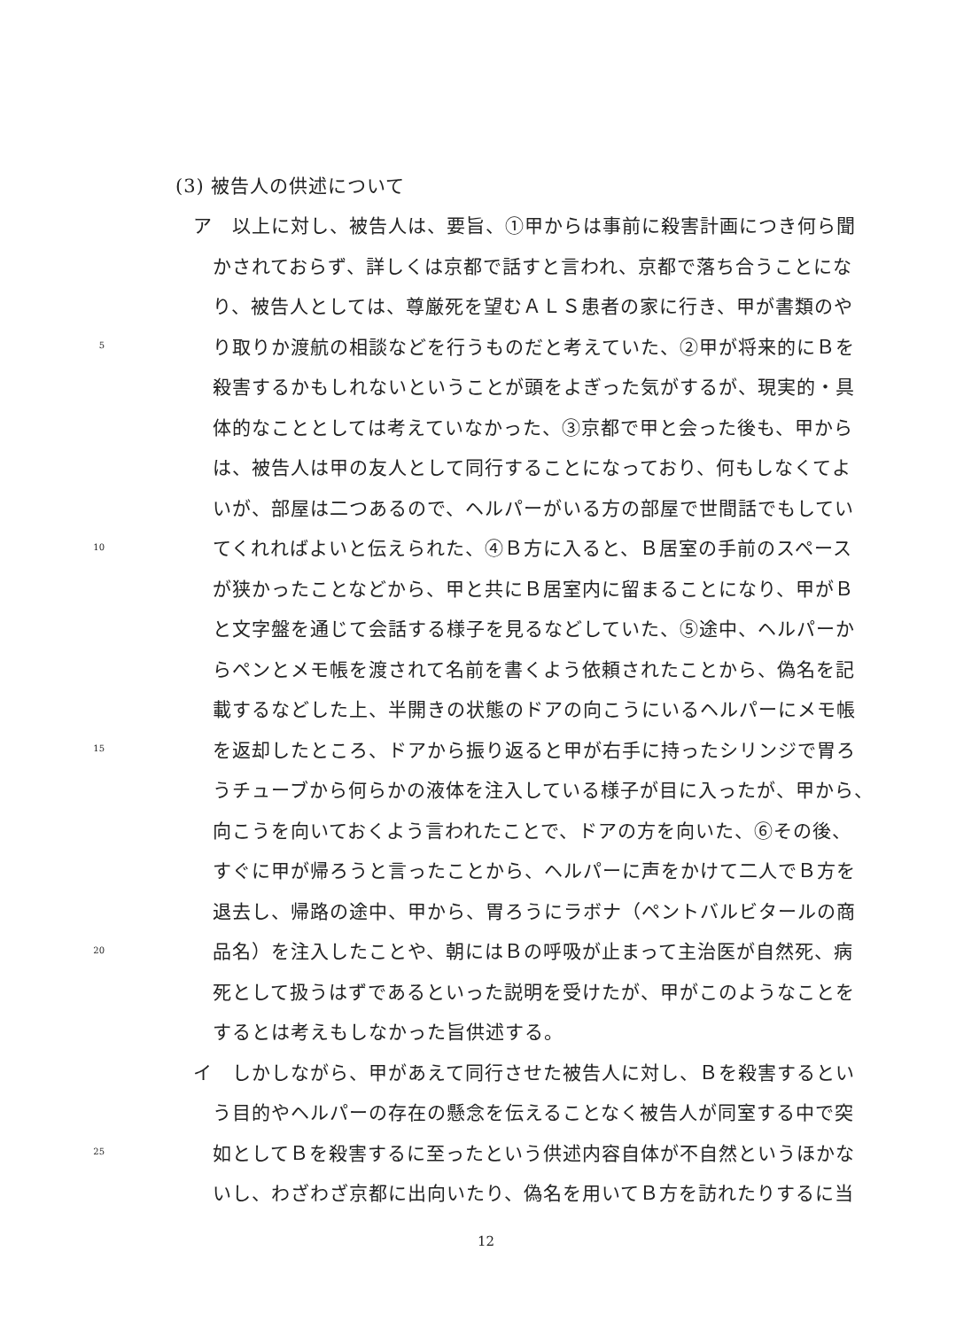(3) 被告人の供述について
ア　以上に対し、被告人は、要旨、①甲からは事前に殺害計画につき何ら聞
かされておらず、詳しくは京都で話すと言われ、京都で落ち合うことにな
り、被告人としては、尊厳死を望むＡＬＳ患者の家に行き、甲が書類のや
5 り取りか渡航の相談などを行うものだと考えていた、②甲が将来的にＢを
殺害するかもしれないということが頭をよぎった気がするが、現実的・具
体的なこととしては考えていなかった、③京都で甲と会った後も、甲から
は、被告人は甲の友人として同行することになっており、何もしなくてよ
いが、部屋は二つあるので、ヘルパーがいる方の部屋で世間話でもしてい
10 てくれればよいと伝えられた、④Ｂ方に入ると、Ｂ居室の手前のスペース
が狭かったことなどから、甲と共にＢ居室内に留まることになり、甲がＢ
と文字盤を通じて会話する様子を見るなどしていた、⑤途中、ヘルパーか
らペンとメモ帳を渡されて名前を書くよう依頼されたことから、偽名を記
載するなどした上、半開きの状態のドアの向こうにいるヘルパーにメモ帳
15 を返却したところ、ドアから振り返ると甲が右手に持ったシリンジで胃ろ
うチューブから何らかの液体を注入している様子が目に入ったが、甲から、
向こうを向いておくよう言われたことで、ドアの方を向いた、⑥その後、
すぐに甲が帰ろうと言ったことから、ヘルパーに声をかけて二人でＢ方を
退去し、帰路の途中、甲から、胃ろうにラボナ（ペントバルビタールの商
20 品名）を注入したことや、朝にはＢの呼吸が止まって主治医が自然死、病
死として扱うはずであるといった説明を受けたが、甲がこのようなことを
するとは考えもしなかった旨供述する。
イ　しかしながら、甲があえて同行させた被告人に対し、Ｂを殺害するとい
う目的やヘルパーの存在の懸念を伝えることなく被告人が同室する中で突
25 如としてＢを殺害するに至ったという供述内容自体が不自然というほかな
いし、わざわざ京都に出向いたり、偽名を用いてＢ方を訪れたりするに当
12